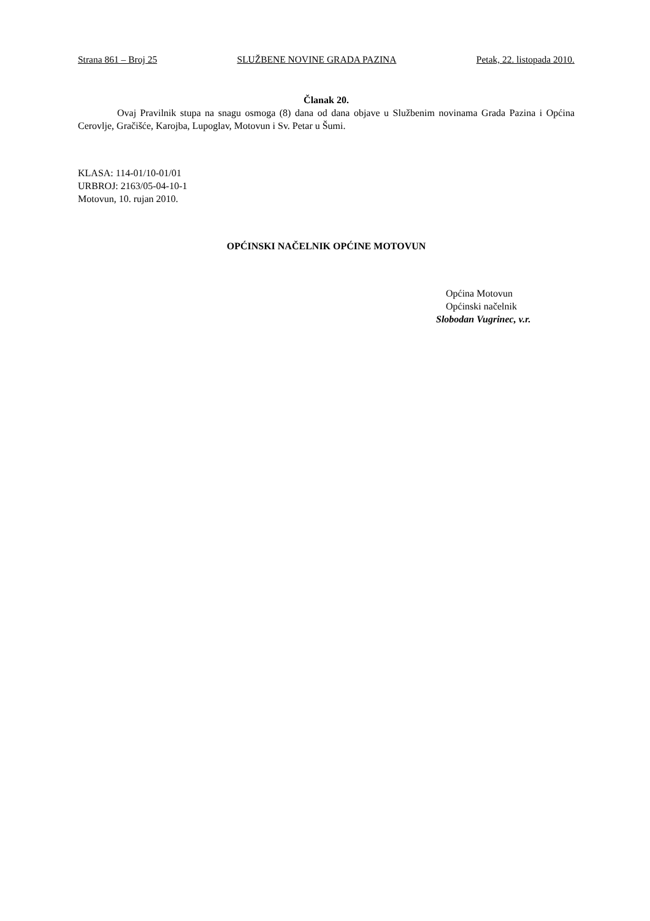Strana 861 – Broj 25 SLUŽBENE NOVINE GRADA PAZINA Petak, 22. listopada 2010.
Članak 20.
Ovaj Pravilnik stupa na snagu osmoga (8) dana od dana objave u Službenim novinama Grada Pazina i Općina Cerovlje, Gračišće, Karojba, Lupoglav, Motovun i Sv. Petar u Šumi.
KLASA: 114-01/10-01/01
URBROJ: 2163/05-04-10-1
Motovun, 10. rujan 2010.
OPĆINSKI NAČELNIK OPĆINE MOTOVUN
Općina Motovun
Općinski načelnik
Slobodan Vugrinec, v.r.